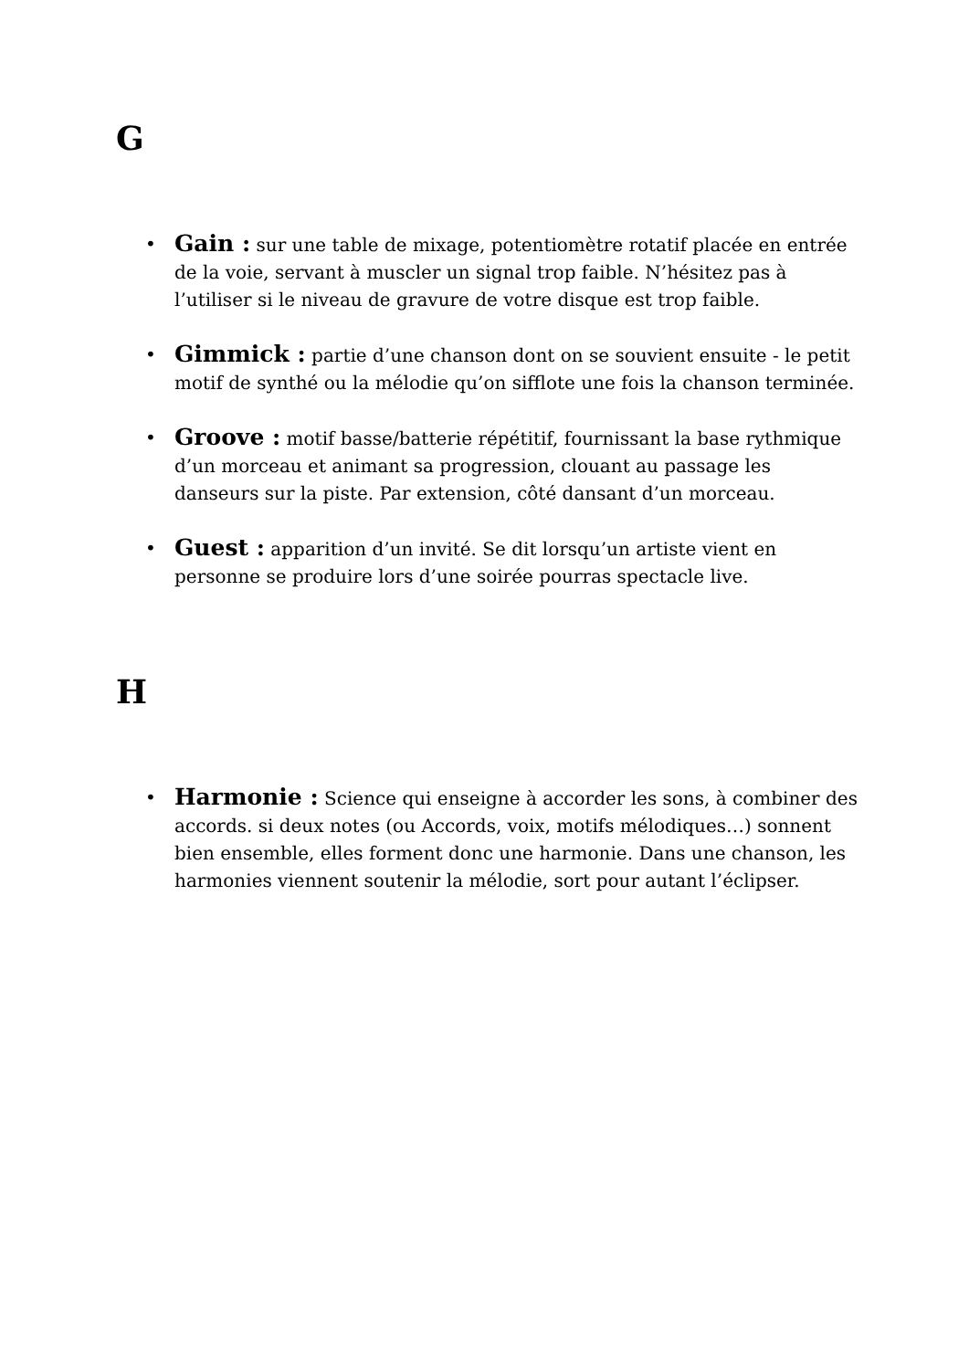G
• Gain : sur une table de mixage, potentiomètre rotatif placée en entrée de la voie, servant à muscler un signal trop faible. N’hésitez pas à l’utiliser si le niveau de gravure de votre disque est trop faible.
• Gimmick : partie d’une chanson dont on se souvient ensuite - le petit motif de synthé ou la mélodie qu’on sifflote une fois la chanson terminée.
• Groove : motif basse/batterie répétitif, fournissant la base rythmique d’un morceau et animant sa progression, clouant au passage les danseurs sur la piste. Par extension, côté dansant d’un morceau.
• Guest : apparition d’un invité. Se dit lorsqu’un artiste vient en personne se produire lors d’une soirée pourras spectacle live.
H
• Harmonie : Science qui enseigne à accorder les sons, à combiner des accords. si deux notes (ou Accords, voix, motifs mélodiques…) sonnent bien ensemble, elles forment donc une harmonie. Dans une chanson, les harmonies viennent soutenir la mélodie, sort pour autant l’éclipser.